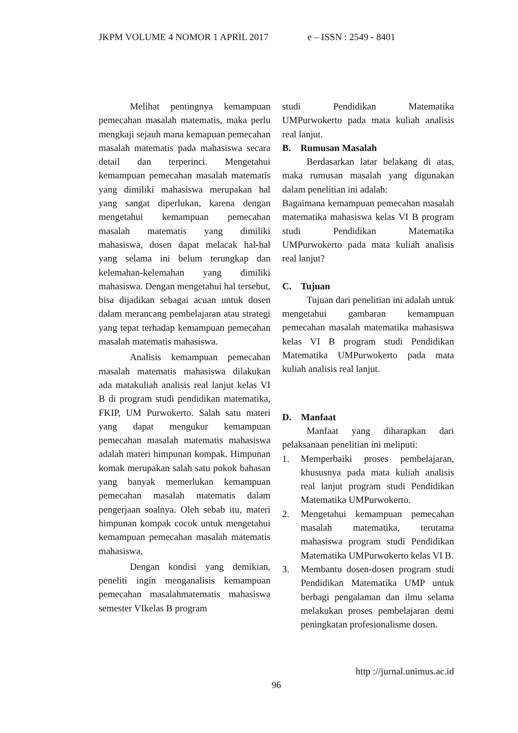JKPM VOLUME 4 NOMOR 1 APRIL 2017 e – ISSN : 2549 - 8401
Melihat pentingnya kemampuan pemecahan masalah matematis, maka perlu mengkaji sejauh mana kemapuan pemecahan masalah matematis pada mahasiswa secara detail dan terperinci. Mengetahui kemampuan pemecahan masalah matematis yang dimiliki mahasiswa merupakan hal yang sangat diperlukan, karena dengan mengetahui kemampuan pemecahan masalah matematis yang dimiliki mahasiswa, dosen dapat melacak hal-hal yang selama ini belum terungkap dan kelemahan-kelemahan yang dimiliki mahasiswa. Dengan mengetahui hal tersebut, bisa dijadikan sebagai acuan untuk dosen dalam merancang pembelajaran atau strategi yang tepat terhadap kemampuan pemecahan masalah matematis mahasiswa.
Analisis kemampuan pemecahan masalah matematis mahasiswa dilakukan ada matakuliah analisis real lanjut kelas VI B di program studi pendidikan matematika, FKIP, UM Purwokerto. Salah satu materi yang dapat mengukur kemampuan pemecahan masalah matematis mahasiswa adalah materi himpunan kompak. Himpunan komak merupakan salah satu pokok bahasan yang banyak memerlukan kemampuan pemecahan masalah matematis dalam pengerjaan soalnya. Oleh sebab itu, materi himpunan kompak cocok untuk mengetahui kemampuan pemecahan masalah matematis mahasiswa.
Dengan kondisi yang demikian, peneliti ingin menganalisis kemampuan pemecahan masalahmatematis mahasiswa semester VIkelas B program
studi Pendidikan Matematika UMPurwokerto pada mata kuliah analisis real lanjut.
B. Rumusan Masalah
Berdasarkan latar belakang di atas, maka rumusan masalah yang digunakan dalam penelitian ini adalah:
Bagaimana kemampuan pemecahan masalah matematika mahasiswa kelas VI B program studi Pendidikan Matematika UMPurwokerto pada mata kuliah analisis real lanjut?
C. Tujuan
Tujuan dari penelitian ini adalah untuk mengetahui gambaran kemampuan pemecahan masalah matematika mahasiswa kelas VI B program studi Pendidikan Matematika UMPurwokerto pada mata kuliah analisis real lanjut.
D. Manfaat
Manfaat yang diharapkan dari pelaksanaan penelitian ini meliputi:
1. Memperbaiki proses pembelajaran, khususnya pada mata kuliah analisis real lanjut program studi Pendidikan Matematika UMPurwokerto.
2. Mengetahui kemampuan pemecahan masalah matematika, terutama mahasiswa program studi Pendidikan Matematika UMPurwokerto kelas VI B.
3. Membantu dosen-dosen program studi Pendidikan Matematika UMP untuk berbagi pengalaman dan ilmu selama melakukan proses pembelajaran demi peningkatan profesionalisme dosen.
http ://jurnal.unimus.ac.id
96